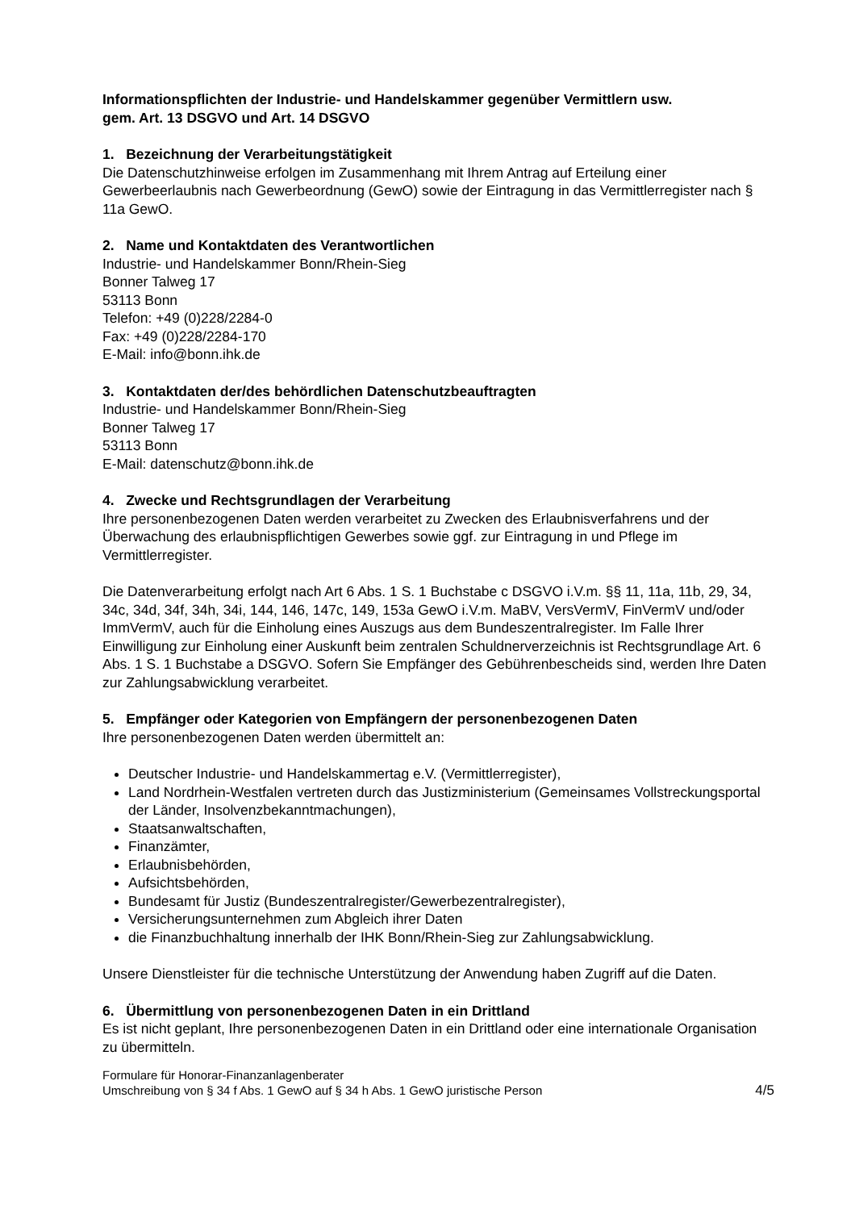Informationspflichten der Industrie- und Handelskammer gegenüber Vermittlern usw.
gem. Art. 13 DSGVO und Art. 14 DSGVO
1. Bezeichnung der Verarbeitungstätigkeit
Die Datenschutzhinweise erfolgen im Zusammenhang mit Ihrem Antrag auf Erteilung einer Gewerbeerlaubnis nach Gewerbeordnung (GewO) sowie der Eintragung in das Vermittlerregister nach § 11a GewO.
2. Name und Kontaktdaten des Verantwortlichen
Industrie- und Handelskammer Bonn/Rhein-Sieg
Bonner Talweg 17
53113 Bonn
Telefon: +49 (0)228/2284-0
Fax: +49 (0)228/2284-170
E-Mail: info@bonn.ihk.de
3. Kontaktdaten der/des behördlichen Datenschutzbeauftragten
Industrie- und Handelskammer Bonn/Rhein-Sieg
Bonner Talweg 17
53113 Bonn
E-Mail: datenschutz@bonn.ihk.de
4. Zwecke und Rechtsgrundlagen der Verarbeitung
Ihre personenbezogenen Daten werden verarbeitet zu Zwecken des Erlaubnisverfahrens und der Überwachung des erlaubnispflichtigen Gewerbes sowie ggf. zur Eintragung in und Pflege im Vermittlerregister.
Die Datenverarbeitung erfolgt nach Art 6 Abs. 1 S. 1 Buchstabe c DSGVO i.V.m. §§ 11, 11a, 11b, 29, 34, 34c, 34d, 34f, 34h, 34i, 144, 146, 147c, 149, 153a GewO i.V.m. MaBV, VersVermV, FinVermV und/oder ImmVermV, auch für die Einholung eines Auszugs aus dem Bundeszentralregister. Im Falle Ihrer Einwilligung zur Einholung einer Auskunft beim zentralen Schuldnerverzeichnis ist Rechtsgrundlage Art. 6 Abs. 1 S. 1 Buchstabe a DSGVO. Sofern Sie Empfänger des Gebührenbescheids sind, werden Ihre Daten zur Zahlungsabwicklung verarbeitet.
5. Empfänger oder Kategorien von Empfängern der personenbezogenen Daten
Ihre personenbezogenen Daten werden übermittelt an:
Deutscher Industrie- und Handelskammertag e.V. (Vermittlerregister),
Land Nordrhein-Westfalen vertreten durch das Justizministerium (Gemeinsames Vollstreckungsportal der Länder, Insolvenzbekanntmachungen),
Staatsanwaltschaften,
Finanzämter,
Erlaubnisbehörden,
Aufsichtsbehörden,
Bundesamt für Justiz (Bundeszentralregister/Gewerbezentralregister),
Versicherungsunternehmen zum Abgleich ihrer Daten
die Finanzbuchhaltung innerhalb der IHK Bonn/Rhein-Sieg zur Zahlungsabwicklung.
Unsere Dienstleister für die technische Unterstützung der Anwendung haben Zugriff auf die Daten.
6. Übermittlung von personenbezogenen Daten in ein Drittland
Es ist nicht geplant, Ihre personenbezogenen Daten in ein Drittland oder eine internationale Organisation zu übermitteln.
Formulare für Honorar-Finanzanlagenberater
Umschreibung von § 34 f Abs. 1 GewO auf § 34 h Abs. 1 GewO juristische Person
4/5